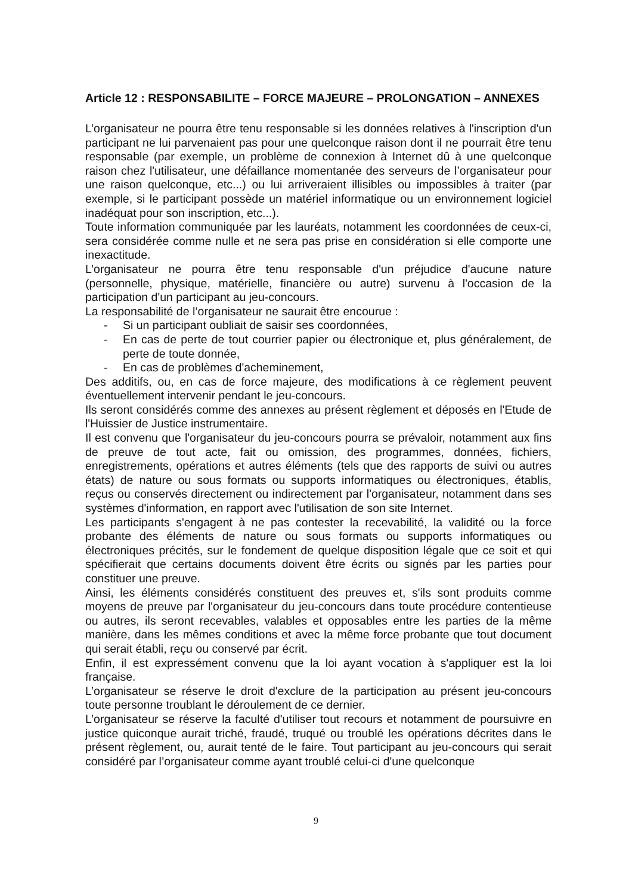Article 12 : RESPONSABILITE – FORCE MAJEURE – PROLONGATION – ANNEXES
L’organisateur ne pourra être tenu responsable si les données relatives à l'inscription d'un participant ne lui parvenaient pas pour une quelconque raison dont il ne pourrait être tenu responsable (par exemple, un problème de connexion à Internet dû à une quelconque raison chez l'utilisateur, une défaillance momentanée des serveurs de l’organisateur pour une raison quelconque, etc...) ou lui arriveraient illisibles ou impossibles à traiter (par exemple, si le participant possède un matériel informatique ou un environnement logiciel inadéquat pour son inscription, etc...).
Toute information communiquée par les lauréats, notamment les coordonnées de ceux-ci, sera considérée comme nulle et ne sera pas prise en considération si elle comporte une inexactitude.
L’organisateur ne pourra être tenu responsable d'un préjudice d'aucune nature (personnelle, physique, matérielle, financière ou autre) survenu à l'occasion de la participation d'un participant au jeu-concours.
La responsabilité de l’organisateur ne saurait être encourue :
- Si un participant oubliait de saisir ses coordonnées,
- En cas de perte de tout courrier papier ou électronique et, plus généralement, de perte de toute donnée,
- En cas de problèmes d'acheminement,
Des additifs, ou, en cas de force majeure, des modifications à ce règlement peuvent éventuellement intervenir pendant le jeu-concours.
Ils seront considérés comme des annexes au présent règlement et déposés en l'Etude de l'Huissier de Justice instrumentaire.
Il est convenu que l'organisateur du jeu-concours pourra se prévaloir, notamment aux fins de preuve de tout acte, fait ou omission, des programmes, données, fichiers, enregistrements, opérations et autres éléments (tels que des rapports de suivi ou autres états) de nature ou sous formats ou supports informatiques ou électroniques, établis, reçus ou conservés directement ou indirectement par l'organisateur, notamment dans ses systèmes d'information, en rapport avec l'utilisation de son site Internet.
Les participants s'engagent à ne pas contester la recevabilité, la validité ou la force probante des éléments de nature ou sous formats ou supports informatiques ou électroniques précités, sur le fondement de quelque disposition légale que ce soit et qui spécifierait que certains documents doivent être écrits ou signés par les parties pour constituer une preuve.
Ainsi, les éléments considérés constituent des preuves et, s'ils sont produits comme moyens de preuve par l'organisateur du jeu-concours dans toute procédure contentieuse ou autres, ils seront recevables, valables et opposables entre les parties de la même manière, dans les mêmes conditions et avec la même force probante que tout document qui serait établi, reçu ou conservé par écrit.
Enfin, il est expressément convenu que la loi ayant vocation à s'appliquer est la loi française.
L’organisateur se réserve le droit d'exclure de la participation au présent jeu-concours toute personne troublant le déroulement de ce dernier.
L’organisateur se réserve la faculté d'utiliser tout recours et notamment de poursuivre en justice quiconque aurait triché, fraudé, truqué ou troublé les opérations décrites dans le présent règlement, ou, aurait tenté de le faire. Tout participant au jeu-concours qui serait considéré par l’organisateur comme ayant troublé celui-ci d'une quelconque
9